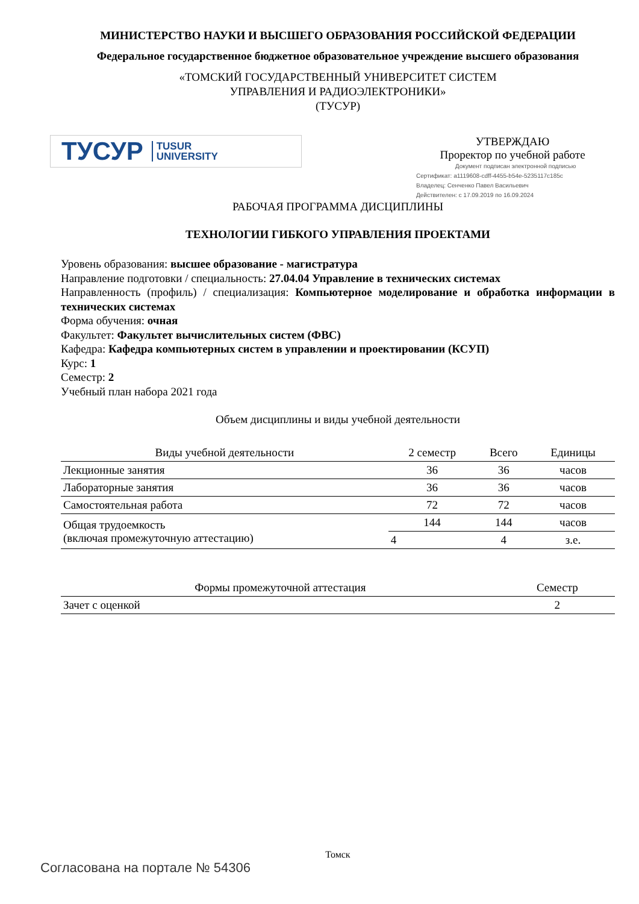МИНИСТЕРСТВО НАУКИ И ВЫСШЕГО ОБРАЗОВАНИЯ РОССИЙСКОЙ ФЕДЕРАЦИИ
Федеральное государственное бюджетное образовательное учреждение высшего образования
«ТОМСКИЙ ГОСУДАРСТВЕННЫЙ УНИВЕРСИТЕТ СИСТЕМ
УПРАВЛЕНИЯ И РАДИОЭЛЕКТРОНИКИ»
(ТУСУР)
ТУСУР TUSUR
UNIVERSITY
УТВЕРЖДАЮ
Проректор по учебной работе
Документ подписан электронной подписью
Сертификат: a1119608-cdff-4455-b54e-5235117c185c
Владелец: Сенченко Павел Васильевич
Действителен: с 17.09.2019 по 16.09.2024
РАБОЧАЯ ПРОГРАММА ДИСЦИПЛИНЫ
ТЕХНОЛОГИИ ГИБКОГО УПРАВЛЕНИЯ ПРОЕКТАМИ
Уровень образования: высшее образование - магистратура
Направление подготовки / специальность: 27.04.04 Управление в технических системах
Направленность (профиль) / специализация: Компьютерное моделирование и обработка информации в технических системах
Форма обучения: очная
Факультет: Факультет вычислительных систем (ФВС)
Кафедра: Кафедра компьютерных систем в управлении и проектировании (КСУП)
Курс: 1
Семестр: 2
Учебный план набора 2021 года
Объем дисциплины и виды учебной деятельности
| Виды учебной деятельности | 2 семестр | Всего | Единицы |
| --- | --- | --- | --- |
| Лекционные занятия | 36 | 36 | часов |
| Лабораторные занятия | 36 | 36 | часов |
| Самостоятельная работа | 72 | 72 | часов |
| Общая трудоемкость (включая промежуточную аттестацию) | 144 | 144 | часов |
| | 4 | 4 | з.е. |
| Формы промежуточной аттестация | Семестр |
| --- | --- |
| Зачет с оценкой | 2 |
Томск
Согласована на портале № 54306